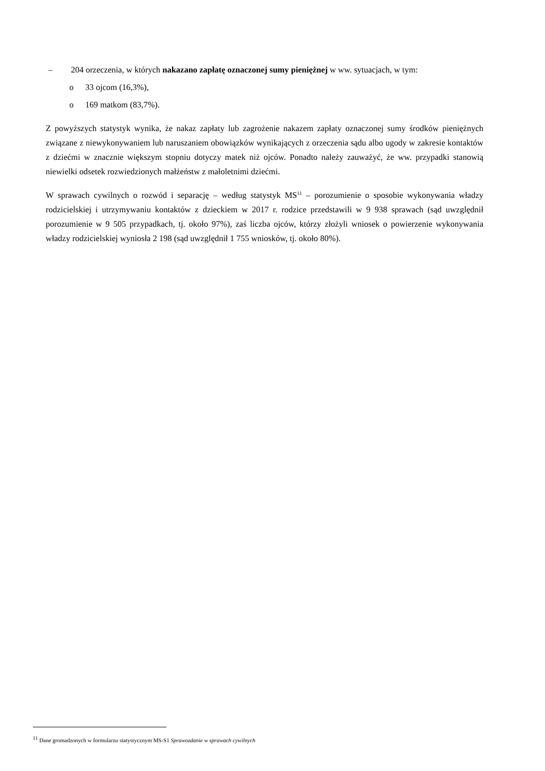– 204 orzeczenia, w których nakazano zapłatę oznaczonej sumy pieniężnej w ww. sytuacjach, w tym:
o 33 ojcom (16,3%),
o 169 matkom (83,7%).
Z powyższych statystyk wynika, że nakaz zapłaty lub zagrożenie nakazem zapłaty oznaczonej sumy środków pieniężnych związane z niewykonywaniem lub naruszaniem obowiązków wynikających z orzeczenia sądu albo ugody w zakresie kontaktów z dziećmi w znacznie większym stopniu dotyczy matek niż ojców. Ponadto należy zauważyć, że ww. przypadki stanowią niewielki odsetek rozwiedzionych małżeństw z małoletnimi dziećmi.
W sprawach cywilnych o rozwód i separację – według statystyk MS<sup>11</sup> – porozumienie o sposobie wykonywania władzy rodzicielskiej i utrzymywaniu kontaktów z dzieckiem w 2017 r. rodzice przedstawili w 9 938 sprawach (sąd uwzględnił porozumienie w 9 505 przypadkach, tj. około 97%), zaś liczba ojców, którzy złożyli wniosek o powierzenie wykonywania władzy rodzicielskiej wyniosła 2 198 (sąd uwzględnił 1 755 wniosków, tj. około 80%).
<sup>11</sup> Dane gromadzonych w formularzu statystycznym MS-S1 Sprawozdanie w sprawach cywilnych